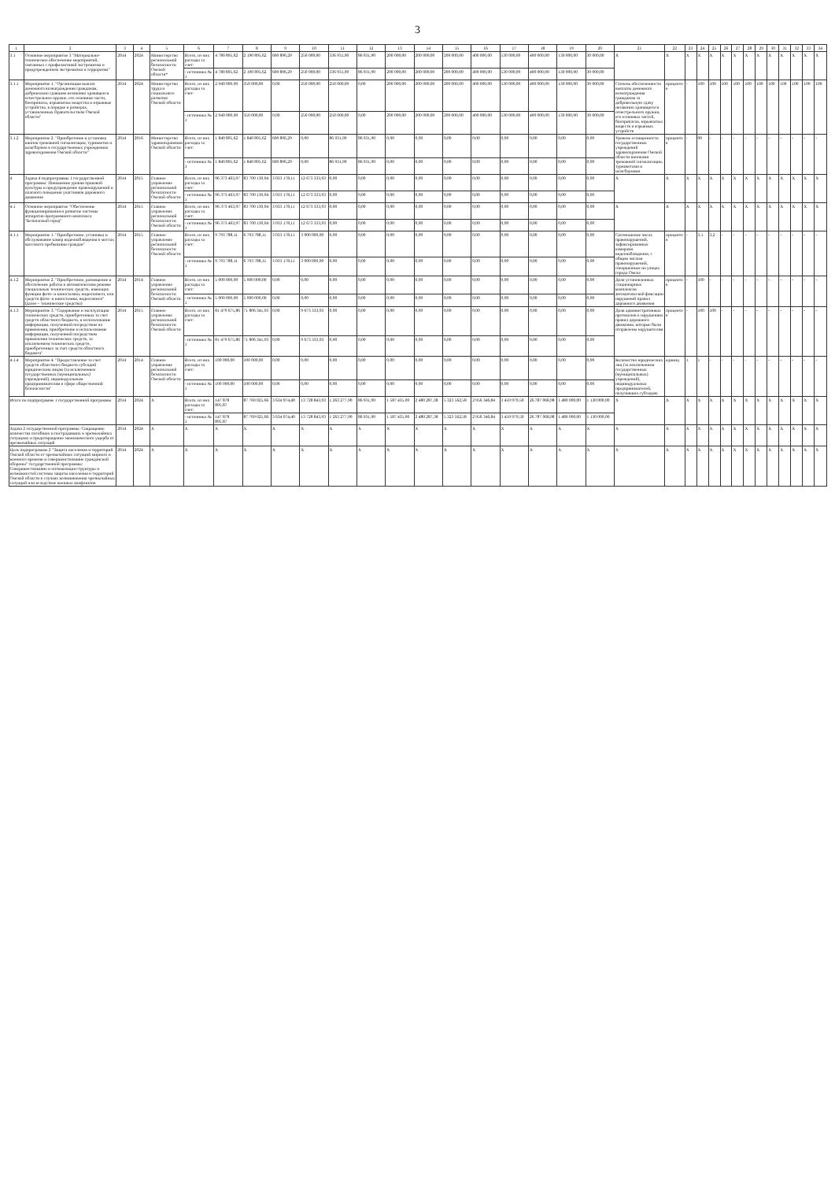3
| 1 | 2 | 3 | 4 | 5 | 6 | 7 | 8 | 9 | 10 | 11 | 12 | 13 | 14 | 15 | 16 | 17 | 18 | 19 | 20 | 21 | 22 | 23 | 24 | 25 | 26 | 27 | 28 | 29 | 30 | 31 | 32 | 33 | 34 |
| --- | --- | --- | --- | --- | --- | --- | --- | --- | --- | --- | --- | --- | --- | --- | --- | --- | --- | --- | --- | --- | --- | --- | --- | --- | --- | --- | --- | --- | --- | --- | --- | --- | --- |
| 3.1 | Основное мероприятие 3 "Материально-техническое обеспечение мероприятий, связанных с профилактикой экстремизма и предупреждением экстремизма и терроризма" | 2014 | 2024 | Министерство региональной безопасности Омской области* | Всего, из них расходы за счет: | 4 780 895,62 | 2 190 895,62 | 600 896,29 | 250 000,00 | 336 931,90 | 86 931,90 | 200 000,00 | 200 000,00 | 200 000,00 | 400 000,00 | 530 000,00 | 400 000,00 | 130 000,00 | 30 000,00 | X | X | X | X | X | X | X | X | X | X | X | X | X | X |
| | | | | | - источника № 1 | 4 780 895,62 | 2 190 895,62 | 600 896,29 | 250 000,00 | 336 931,90 | 86 931,90 | 200 000,00 | 200 000,00 | 200 000,00 | 400 000,00 | 530 000,00 | 400 000,00 | 130 000,00 | 30 000,00 | | | | | | | | | | | | | | |
| 3.1.1 | Мероприятие 1. "Организация выплат денежного вознаграждения гражданам, добровольно сдавшим незаконно хранящееся огнестрельное оружие, его основные части, боеприпасы, взрывчатые вещества и взрывные устройства, в порядке и размерах, установленных Правительством Омской области" | 2014 | 2024 | Министерство труда и социального развития Омской области | Всего, из них расходы за счет: | 2 940 000,00 | 350 000,00 | 0,00 | 250 000,00 | 250 000,00 | 0,00 | 200 000,00 | 200 000,00 | 200 000,00 | 400 000,00 | 530 000,00 | 400 000,00 | 130 000,00 | 30 000,00 | Степень обеспеченности выплаты денежного вознаграждения гражданам за добровольную сдачу незаконно хранящегося огнестрельного оружия, его основных частей, боеприпасов, взрывчатых веществ и взрывных устройств | процентов | - | 100 | 100 | 100 | 100 | 100 | 100 | 100 | 100 | 100 | 100 | 100 |
| | | | | | - источника № 1 | 2 940 000,00 | 350 000,00 | 0,00 | 250 000,00 | 250 000,00 | 0,00 | 200 000,00 | 200 000,00 | 200 000,00 | 400 000,00 | 530 000,00 | 400 000,00 | 130 000,00 | 30 000,00 | | | | | | | | | | | | | | |
| 3.1.2 | Мероприятие 2. "Приобретение и установка кнопок тревожной сигнализации, турникетов и шлагбаумов в государственных учреждениях здравоохранения Омской области" | 2014 | 2016 | Министерство здравоохранения Омской области | Всего, из них расходы за счет: | 1 840 895,62 | 1 840 895,62 | 600 896,29 | 0,00 | 86 931,90 | 86 931,90 | 0,00 | 0,00 | 0,00 | 0,00 | 0,00 | 0,00 | 0,00 | 0,00 | Уровень оснащенности государственных учреждений здравоохранения Омской области кнопками тревожной сигнализации, турникетами и шлагбаумами | процентов | - | 90 | - | - | - | - | - | - | - | - | - | - |
| | | | | | - источника № 1 | 1 840 895,62 | 1 840 895,62 | 600 896,29 | 0,00 | 86 931,90 | 86 931,90 | 0,00 | 0,00 | 0,00 | 0,00 | 0,00 | 0,00 | 0,00 | 0,00 | | | | | | | | | | | | | | |
| 4 | Задача 4 подпрограммы 1 государственной программы: Повышение уровня правовой культуры и предупреждение правонарушений и опасного поведения участников дорожного движения | 2014 | 2015 | Главное управление региональной безопасности Омской области | Всего, из них расходы за счет: | 96 373 463,97 | 83 700 130,04 | 3 033 178,11 | 12 673 333,93 | 0,00 | 0,00 | 0,00 | 0,00 | 0,00 | 0,00 | 0,00 | 0,00 | 0,00 | 0,00 | X | X | X | X | X | X | X | X | X | X | X | X | X | X |
| | | | | | - источника № 1 | 96 373 463,97 | 83 700 130,04 | 3 033 178,11 | 12 673 333,93 | 0,00 | 0,00 | 0,00 | 0,00 | 0,00 | 0,00 | 0,00 | 0,00 | 0,00 | 0,00 | | | | | | | | | | | | | | |
| 4.1 | Основное мероприятие "Обеспечение функционирования и развитие системы аппаратно-программного комплекса "Безопасный город" | 2014 | 2015 | Главное управление региональной безопасности Омской области | Всего, из них расходы за счет: | 96 373 463,97 | 83 700 130,04 | 3 033 178,11 | 12 673 333,93 | 0,00 | 0,00 | 0,00 | 0,00 | 0,00 | 0,00 | 0,00 | 0,00 | 0,00 | 0,00 | X | X | X | X | X | X | X | X | X | X | X | X | X | X |
| | | | | | - источника № 1 | 96 373 463,97 | 83 700 130,04 | 3 033 178,11 | 12 673 333,93 | 0,00 | 0,00 | 0,00 | 0,00 | 0,00 | 0,00 | 0,00 | 0,00 | 0,00 | 0,00 | | | | | | | | | | | | | | |
| 4.1.1 | Мероприятие 1. "Приобретение, установка и обслуживание камер видеонаблюдения в местах массового пребывания граждан" | 2014 | 2015 | Главное управление региональной безопасности Омской области | Всего, из них расходы за счет: | 9 793 788,11 | 6 793 788,11 | 3 033 178,11 | 3 000 000,00 | 0,00 | 0,00 | 0,00 | 0,00 | 0,00 | 0,00 | 0,00 | 0,00 | 0,00 | 0,00 | Соотношение числа правонарушений, зафиксированных камерами видеонаблюдения, с общим числом правонарушений, совершенных на улицах города Омска | процентов | - | 3,1 | 3,2 | - | - | - | - | - | - | - | - | - |
| | | | | | - источника № 1 | 9 793 788,11 | 6 793 788,11 | 3 033 178,11 | 3 000 000,00 | 0,00 | 0,00 | 0,00 | 0,00 | 0,00 | 0,00 | 0,00 | 0,00 | 0,00 | 0,00 | | | | | | | | | | | | | | |
| 4.1.2 | Мероприятие 2. "Приобретение, размещение и обеспечение работы в автоматическом режиме специальных технических средств, имеющих функции фото- и киносъемки, видеозаписи, или средств фото- и киносъемки, видеозаписи" (далее – технические средства) | 2014 | 2014 | Главное управление региональной безопасности Омской области | Всего, из них расходы за счет: | 5 000 000,00 | 5 000 000,00 | 0,00 | 0,00 | 0,00 | 0,00 | 0,00 | 0,00 | 0,00 | 0,00 | 0,00 | 0,00 | 0,00 | 0,00 | Доля установленных стационарных комплексов автоматической фиксации нарушений правил дорожного движения | процентов | - | 100 | - | - | - | - | - | - | - | - | - | - |
| | | | | | - источника № 1 | 5 000 000,00 | 5 000 000,00 | 0,00 | 0,00 | 0,00 | 0,00 | 0,00 | 0,00 | 0,00 | 0,00 | 0,00 | 0,00 | 0,00 | 0,00 | | | | | | | | | | | | | | |
| 4.1.3 | Мероприятие 3. "Содержание и эксплуатация технических средств, приобретенных за счет средств областного бюджета, и использование информации, полученной посредством их применения, приобретение и использование информации, полученной посредством применения технических средств, за исключением технических средств, приобретенных за счет средств областного бюджета" | 2014 | 2015 | Главное управление региональной безопасности Омской области | Всего, из них расходы за счет: | 81 479 675,86 | 71 806 341,93 | 0,00 | 9 673 333,93 | 0,00 | 0,00 | 0,00 | 0,00 | 0,00 | 0,00 | 0,00 | 0,00 | 0,00 | 0,00 | Доля административных протоколов о нарушениях правил дорожного движения, которые были отправлены нарушителям | процентов | - | 100 | 100 | - | - | - | - | - | - | - | - | - |
| | | | | | - источника № 1 | 81 479 675,86 | 71 806 341,93 | 0,00 | 9 673 333,93 | 0,00 | 0,00 | 0,00 | 0,00 | 0,00 | 0,00 | 0,00 | 0,00 | 0,00 | 0,00 | | | | | | | | | | | | | | |
| 4.1.4 | Мероприятие 4. "Предоставление за счет средств областного бюджета субсидий юридическим лицам (за исключением государственных (муниципальных) учреждений), индивидуальным предпринимателям в сфере общественной безопасности" | 2014 | 2014 | Главное управление региональной безопасности Омской области | Всего, из них расходы за счет: | 100 000,00 | 100 000,00 | 0,00 | 0,00 | 0,00 | 0,00 | 0,00 | 0,00 | 0,00 | 0,00 | 0,00 | 0,00 | 0,00 | 0,00 | Количество юридических лиц (за исключением государственных (муниципальных) учреждений), индивидуальных предпринимателей, получивших субсидию | единиц | 1 | 1 | - | - | - | - | - | - | - | - | - | - |
| | | | | | - источника № 1 | 100 000,00 | 100 000,00 | 0,00 | 0,00 | 0,00 | 0,00 | 0,00 | 0,00 | 0,00 | 0,00 | 0,00 | 0,00 | 0,00 | 0,00 | | | | | | | | | | | | | | |
| Итого по подпрограмме 1 государственной программы | | 2014 | 2024 | X | Всего, из них расходы за счет: | 147 878 895,87 | 87 769 025,66 | 3 634 074,40 | 13 728 843,93 | 1 263 277,90 | 86 931,90 | 1 587 435,00 | 2 480 287,38 | 5 323 562,58 | 2 956 346,84 | 3 459 979,50 | 26 787 068,98 | 1 480 000,00 | 1 130 000,00 | X | X | X | X | X | X | X | X | X | X | X | X | X | X |
| | | | | | - источника № 1 | 147 878 895,87 | 87 769 025,66 | 3 634 074,40 | 13 728 843,93 | 1 263 277,90 | 86 931,90 | 1 587 435,00 | 2 480 287,38 | 5 323 562,58 | 2 956 346,84 | 3 459 979,50 | 26 787 068,98 | 1 480 000,00 | 1 130 000,00 | | | | | | | | | | | | | | |
| Задача 2 государственной программы: Сокращение количества погибших и пострадавших в чрезвычайных ситуациях и предотвращение экономического ущерба от чрезвычайных ситуаций | | 2014 | 2024 | X | X | X | X | X | X | X | X | X | X | X | X | X | X | X | X | X | X | X | X | X | X | X | X | X | X | X | X | X | X |
| Цель подпрограммы 2 "Защита населения и территорий Омской области от чрезвычайных ситуаций мирного и военного времени и совершенствование гражданской обороны" государственной программы: Совершенствование и оптимизация структуры и возможностей системы защиты населения и территорий Омской области в случаях возникновения чрезвычайных ситуаций или вследствие военных конфликтов | | 2014 | 2024 | X | X | X | X | X | X | X | X | X | X | X | X | X | X | X | X | X | X | X | X | X | X | X | X | X | X | X | X | X | X |